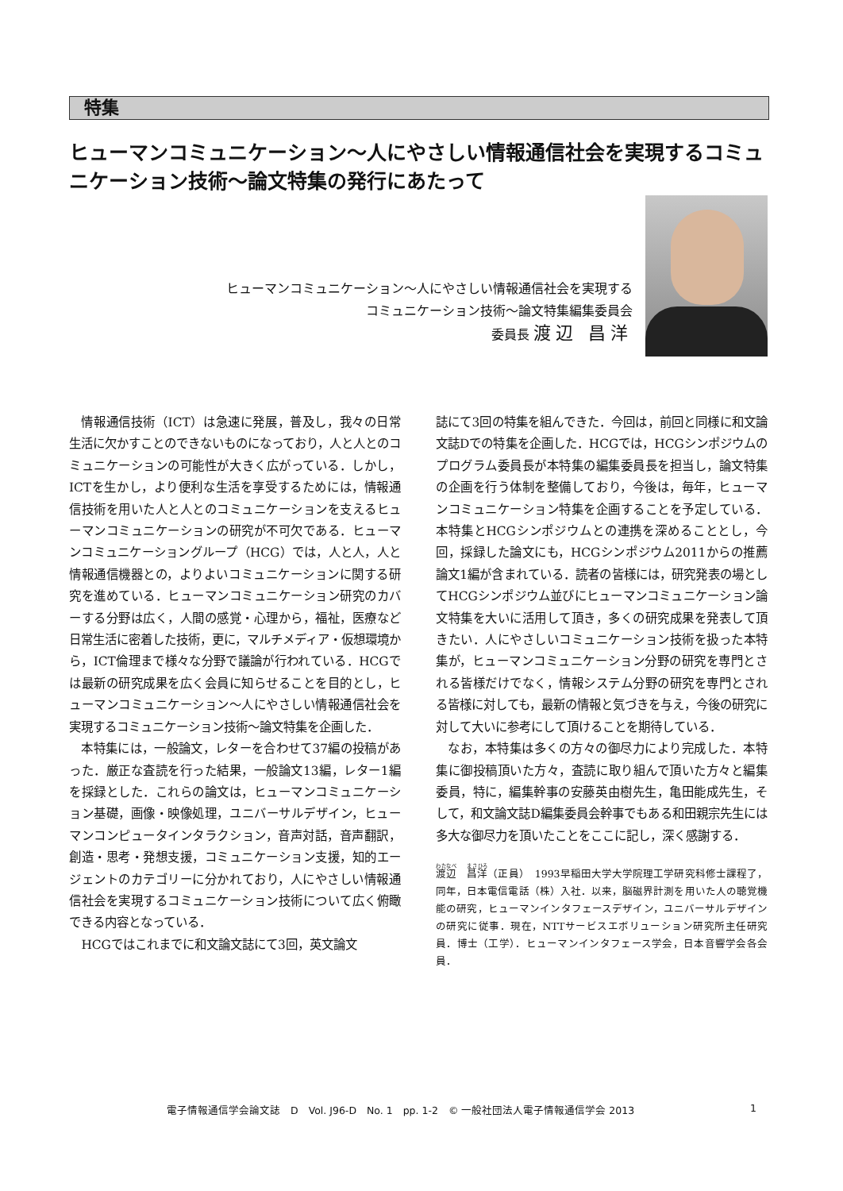特集
ヒューマンコミュニケーション～人にやさしい情報通信社会を実現するコミュニケーション技術～論文特集の発行にあたって
ヒューマンコミュニケーション～人にやさしい情報通信社会を実現する
コミュニケーション技術～論文特集編集委員会
委員長 渡辺 昌洋
情報通信技術（ICT）は急速に発展，普及し，我々の日常生活に欠かすことのできないものになっており，人と人とのコミュニケーションの可能性が大きく広がっている．しかし，ICTを生かし，より便利な生活を享受するためには，情報通信技術を用いた人と人とのコミュニケーションを支えるヒューマンコミュニケーションの研究が不可欠である．ヒューマンコミュニケーショングループ（HCG）では，人と人，人と情報通信機器との，よりよいコミュニケーションに関する研究を進めている．ヒューマンコミュニケーション研究のカバーする分野は広く，人間の感覚・心理から，福祉，医療など日常生活に密着した技術，更に，マルチメディア・仮想環境から，ICT倫理まで様々な分野で議論が行われている．HCGでは最新の研究成果を広く会員に知らせることを目的とし，ヒューマンコミュニケーション～人にやさしい情報通信社会を実現するコミュニケーション技術～論文特集を企画した．
本特集には，一般論文，レターを合わせて37編の投稿があった．厳正な査読を行った結果，一般論文13編，レター1編を採録とした．これらの論文は，ヒューマンコミュニケーション基礎，画像・映像処理，ユニバーサルデザイン，ヒューマンコンピュータインタラクション，音声対話，音声翻訳，創造・思考・発想支援，コミュニケーション支援，知的エージェントのカテゴリーに分かれており，人にやさしい情報通信社会を実現するコミュニケーション技術について広く俯瞰できる内容となっている．
HCGではこれまでに和文論文誌にて3回，英文論文
誌にて3回の特集を組んできた．今回は，前回と同様に和文論文誌Dでの特集を企画した．HCGでは，HCGシンポジウムのプログラム委員長が本特集の編集委員長を担当し，論文特集の企画を行う体制を整備しており，今後は，毎年，ヒューマンコミュニケーション特集を企画することを予定している．本特集とHCGシンポジウムとの連携を深めることとし，今回，採録した論文にも，HCGシンポジウム2011からの推薦論文1編が含まれている．読者の皆様には，研究発表の場としてHCGシンポジウム並びにヒューマンコミュニケーション論文特集を大いに活用して頂き，多くの研究成果を発表して頂きたい．人にやさしいコミュニケーション技術を扱った本特集が，ヒューマンコミュニケーション分野の研究を専門とされる皆様だけでなく，情報システム分野の研究を専門とされる皆様に対しても，最新の情報と気づきを与え，今後の研究に対して大いに参考にして頂けることを期待している．
なお，本特集は多くの方々の御尽力により完成した．本特集に御投稿頂いた方々，査読に取り組んで頂いた方々と編集委員，特に，編集幹事の安藤英由樹先生，亀田能成先生，そして，和文論文誌D編集委員会幹事でもある和田親宗先生には多大な御尽力を頂いたことをここに記し，深く感謝する．
渡辺　昌洋（正員）　1993早稲田大学大学院理工学研究科修士課程了，同年，日本電信電話（株）入社．以来，脳磁界計測を用いた人の聴覚機能の研究，ヒューマンインタフェースデザイン，ユニバーサルデザインの研究に従事．現在，NTTサービスエボリューション研究所主任研究員．博士（工学）．ヒューマンインタフェース学会，日本音響学会各会員．
電子情報通信学会論文誌　D　Vol. J96-D　No. 1　pp. 1-2　© 一般社団法人電子情報通信学会 2013 1